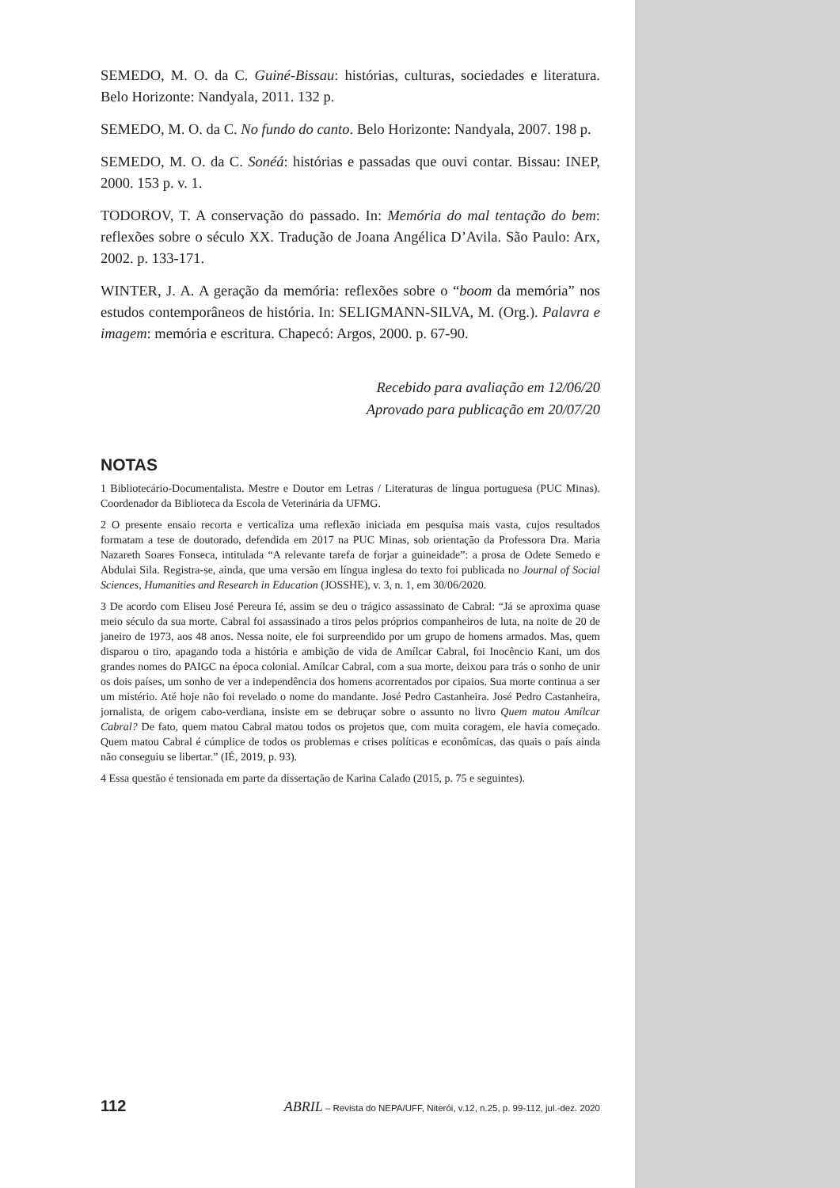SEMEDO, M. O. da C. Guiné-Bissau: histórias, culturas, sociedades e literatura. Belo Horizonte: Nandyala, 2011. 132 p.
SEMEDO, M. O. da C. No fundo do canto. Belo Horizonte: Nandyala, 2007. 198 p.
SEMEDO, M. O. da C. Sonéá: histórias e passadas que ouvi contar. Bissau: INEP, 2000. 153 p. v. 1.
TODOROV, T. A conservação do passado. In: Memória do mal tentação do bem: reflexões sobre o século XX. Tradução de Joana Angélica D’Avila. São Paulo: Arx, 2002. p. 133-171.
WINTER, J. A. A geração da memória: reflexões sobre o “boom da memória” nos estudos contemporâneos de história. In: SELIGMANN-SILVA, M. (Org.). Palavra e imagem: memória e escritura. Chapecó: Argos, 2000. p. 67-90.
Recebido para avaliação em 12/06/20
Aprovado para publicação em 20/07/20
NOTAS
1 Bibliotecário-Documentalista. Mestre e Doutor em Letras / Literaturas de língua portuguesa (PUC Minas). Coordenador da Biblioteca da Escola de Veterinária da UFMG.
2 O presente ensaio recorta e verticaliza uma reflexão iniciada em pesquisa mais vasta, cujos resultados formatam a tese de doutorado, defendida em 2017 na PUC Minas, sob orientação da Professora Dra. Maria Nazareth Soares Fonseca, intitulada “A relevante tarefa de forjar a guineidade”: a prosa de Odete Semedo e Abdulai Sila. Registra-se, ainda, que uma versão em língua inglesa do texto foi publicada no Journal of Social Sciences, Humanities and Research in Education (JOSSHE), v. 3, n. 1, em 30/06/2020.
3 De acordo com Eliseu José Pereura Ié, assim se deu o trágico assassinato de Cabral: “Já se aproxima quase meio século da sua morte. Cabral foi assassinado a tiros pelos próprios companheiros de luta, na noite de 20 de janeiro de 1973, aos 48 anos. Nessa noite, ele foi surpreendido por um grupo de homens armados. Mas, quem disparou o tiro, apagando toda a história e ambição de vida de Amílcar Cabral, foi Inocêncio Kani, um dos grandes nomes do PAIGC na época colonial. Amílcar Cabral, com a sua morte, deixou para trás o sonho de unir os dois países, um sonho de ver a independência dos homens acorrentados por cipaios. Sua morte continua a ser um mistério. Até hoje não foi revelado o nome do mandante. José Pedro Castanheira. José Pedro Castanheira, jornalista, de origem cabo-verdiana, insiste em se debruçar sobre o assunto no livro Quem matou Amílcar Cabral? De fato, quem matou Cabral matou todos os projetos que, com muita coragem, ele havia começado. Quem matou Cabral é cúmplice de todos os problemas e crises políticas e econômicas, das quais o país ainda não conseguiu se libertar.” (IÉ, 2019, p. 93).
4 Essa questão é tensionada em parte da dissertação de Karina Calado (2015, p. 75 e seguintes).
112 ABRIL – Revista do NEPA/UFF, Niterói, v.12, n.25, p. 99-112, jul.-dez. 2020